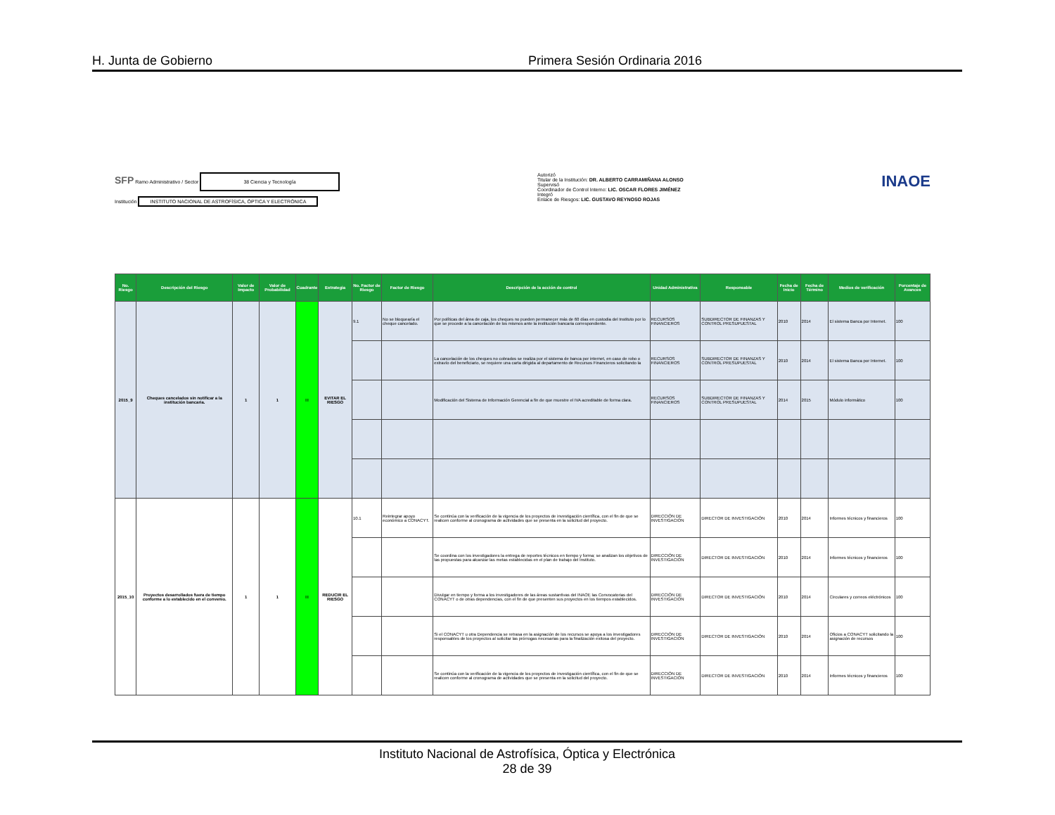H. Junta de Gobierno Primera Sesión Ordinaria 2016
SFP Ramo Administrativo / Sector 38 Ciencia y Tecnología
Institución INSTITUTO NACIONAL DE ASTROFÍSICA, ÓPTICA Y ELECTRÓNICA
Autorizó
Titular de la Institución: DR. ALBERTO CARRAMIÑANA ALONSO
Supervisó
Coordinador de Control Interno: LIC. OSCAR FLORES JIMÉNEZ
Integró
Enlace de Riesgos: LIC. GUSTAVO REYNOSO ROJAS
INAOE
| No. Riesgo | Descripción del Riesgo | Valor de Impacto | Valor de Probabilidad | Cuadrante | Estrategia | No. Factor de Riesgo | Factor de Riesgo | Descripción de la acción de control | Unidad Administrativa | Responsable | Fecha de Inicio | Fecha de Término | Medios de verificación | Porcentaje de Avances |
| --- | --- | --- | --- | --- | --- | --- | --- | --- | --- | --- | --- | --- | --- | --- |
| 2015_9 | Cheques cancelados sin notificar a la institución bancaria. | 1 | 1 | III | EVITAR EL RIESGO | 9.1 | No se bloquearía el cheque cancelado. | Por políticas del área de caja, los cheques no pueden permanecer más de 60 días en custodia del Instituto por lo que se procede a la cancelación de los mismos ante la institución bancaria correspondiente. | RECURSOS FINANCIEROS | SUBDIRECTOR DE FINANZAS Y CONTROL PRESUPUESTAL | 2010 | 2014 | El sistema Banca por Internet. | 100 |
| | | | | | | | | La cancelación de los cheques no cobrados se realiza por el sistema de banca por internet, en caso de robo o extravío del beneficiario, se requiere una carta dirigida al departamento de Recursos Financieros solicitando la | RECURSOS FINANCIEROS | SUBDIRECTOR DE FINANZAS Y CONTROL PRESUPUESTAL | 2010 | 2014 | El sistema Banca por Internet. | 100 |
| | | | | | | | | Modificación del Sistema de Información Gerencial a fin de que muestre el IVA acreditable de forma clara. | RECURSOS FINANCIEROS | SUBDIRECTOR DE FINANZAS Y CONTROL PRESUPUESTAL | 2014 | 2015 | Módulo informático | 100 |
| 2015_10 | Proyectos desarrollados fuera de tiempo conforme a lo establecido en el convenio. | 1 | 1 | III | REDUCIR EL RIESGO | 10.1 | Reintegrar apoyo económico a CONACYT. | Se continúa con la verificación de la vigencia de los proyectos de investigación científica, con el fin de que se realicen conforme al cronograma de actividades que se presenta en la solicitud del proyecto. | DIRECCIÓN DE INVESTIGACIÓN | DIRECTOR DE INVESTIGACIÓN | 2010 | 2014 | Informes técnicos y financieros | 100 |
| | | | | | | | | Se coordina con los investigadores la entrega de reportes técnicos en tiempo y forma; se analizan los objetivos de las propuestas para alcanzar las metas establecidas en el plan de trabajo del Instituto. | DIRECCIÓN DE INVESTIGACIÓN | DIRECTOR DE INVESTIGACIÓN | 2010 | 2014 | Informes técnicos y financieros | 100 |
| | | | | | | | | Divulgar en tiempo y forma a los investigadores de las áreas sustantivas del INAOE las Convocatorias del CONACYT o de otras dependencias, con el fin de que presenten sus proyectos en los tiempos establecidos. | DIRECCIÓN DE INVESTIGACIÓN | DIRECTOR DE INVESTIGACIÓN | 2010 | 2014 | Circulares y correos eléctrónicos | 100 |
| | | | | | | | | Si el CONACYT u otra Dependencia se retrasa en la asignación de los recursos se apoya a los investigadores responsables de los proyectos al solicitar las prórrogas necesarias para la finalización exitosa del proyecto. | DIRECCIÓN DE INVESTIGACIÓN | DIRECTOR DE INVESTIGACIÓN | 2010 | 2014 | Oficios a CONACYT solicitando la asignación de recursos | 100 |
| | | | | | | | | Se continúa con la verificación de la vigencia de los proyectos de investigación científica, con el fin de que se realicen conforme al cronograma de actividades que se presenta en la solicitud del proyecto. | DIRECCIÓN DE INVESTIGACIÓN | DIRECTOR DE INVESTIGACIÓN | 2010 | 2014 | Informes técnicos y financieros | 100 |
Instituto Nacional de Astrofísica, Óptica y Electrónica
28 de 39